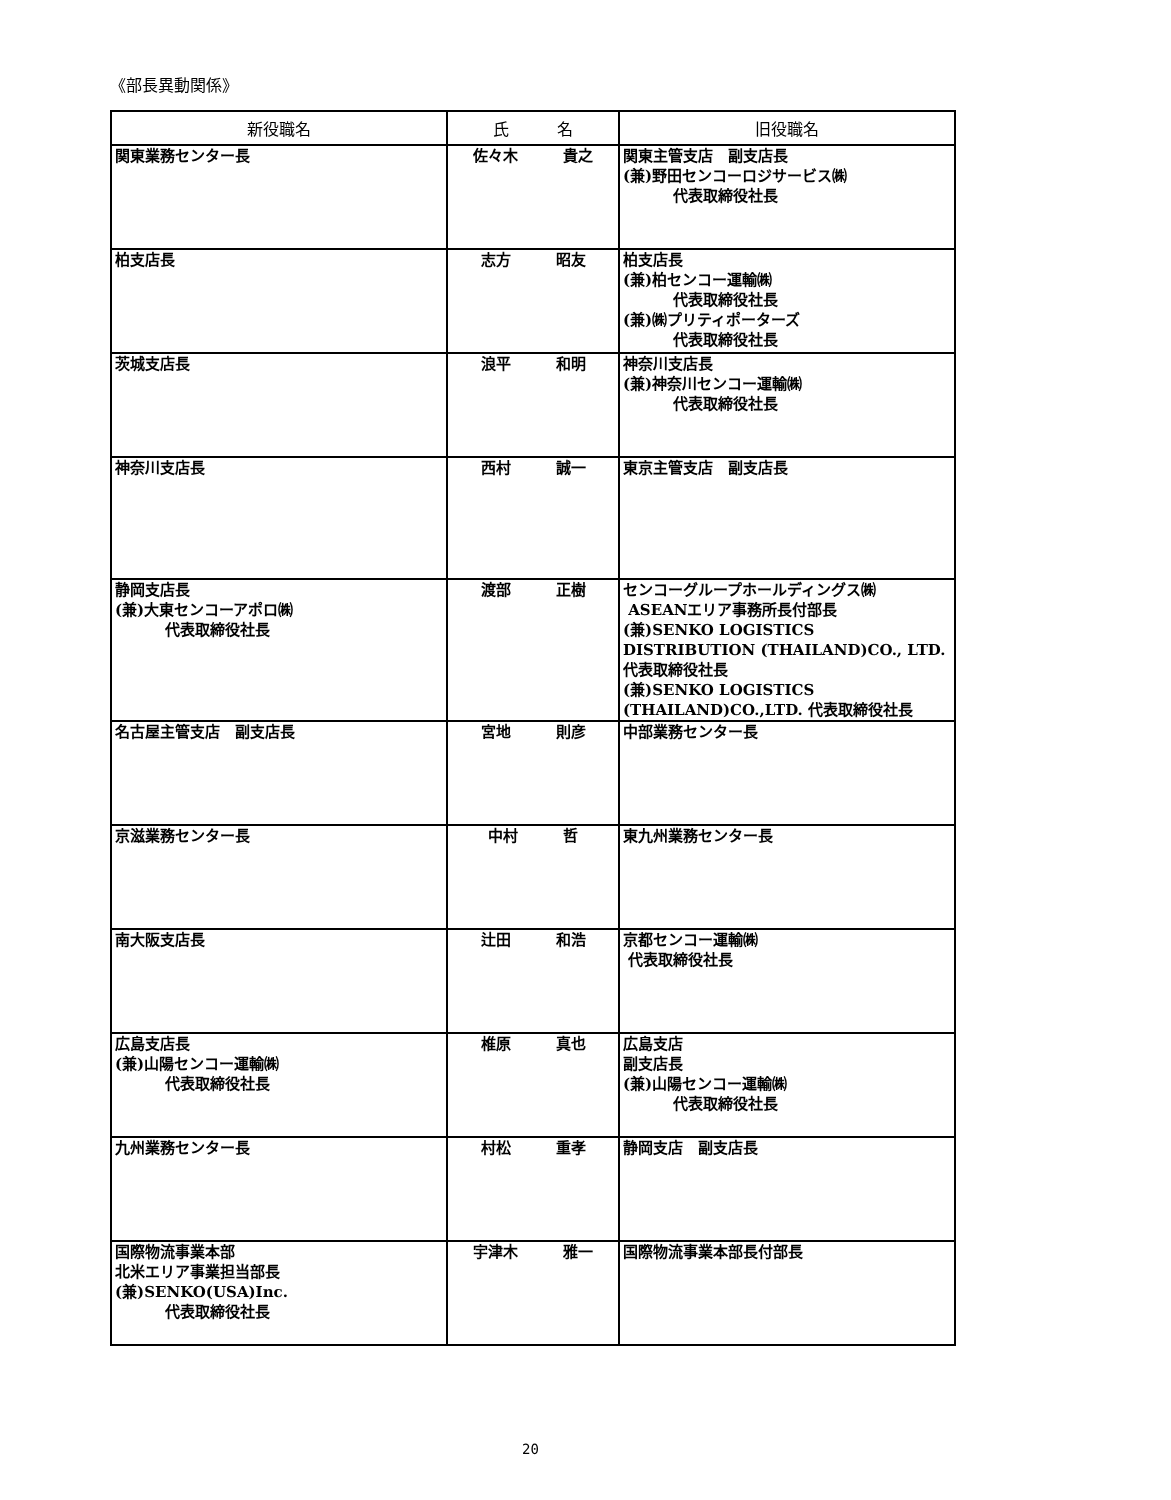《部長異動関係》
| 新役職名 | 氏 名 | 旧役職名 |
| --- | --- | --- |
| 関東業務センター長 | 佐々木 貴之 | 関東主管支店 副支店長 (兼)野田センコーロジサービス㈱ 代表取締役社長 |
| 柏支店長 | 志方 昭友 | 柏支店長 (兼)柏センコー運輸㈱ 代表取締役社長 (兼)㈱プリティポーターズ 代表取締役社長 |
| 茨城支店長 | 浪平 和明 | 神奈川支店長 (兼)神奈川センコー運輸㈱ 代表取締役社長 |
| 神奈川支店長 | 西村 誠一 | 東京主管支店 副支店長 |
| 静岡支店長 (兼)大東センコーアポロ㈱ 代表取締役社長 | 渡部 正樹 | センコーグループホールディングス㈱ ASEANエリア事務所長付部長 (兼)SENKO LOGISTICS DISTRIBUTION (THAILAND)CO., LTD. 代表取締役社長 (兼)SENKO LOGISTICS (THAILAND)CO.,LTD. 代表取締役社長 |
| 名古屋主管支店 副支店長 | 宮地 則彦 | 中部業務センター長 |
| 京滋業務センター長 | 中村 哲 | 東九州業務センター長 |
| 南大阪支店長 | 辻田 和浩 | 京都センコー運輸㈱ 代表取締役社長 |
| 広島支店長 (兼)山陽センコー運輸㈱ 代表取締役社長 | 椎原 真也 | 広島支店 副支店長 (兼)山陽センコー運輸㈱ 代表取締役社長 |
| 九州業務センター長 | 村松 重孝 | 静岡支店 副支店長 |
| 国際物流事業本部 北米エリア事業担当部長 (兼)SENKO(USA)Inc. 代表取締役社長 | 宇津木 雅一 | 国際物流事業本部長付部長 |
20